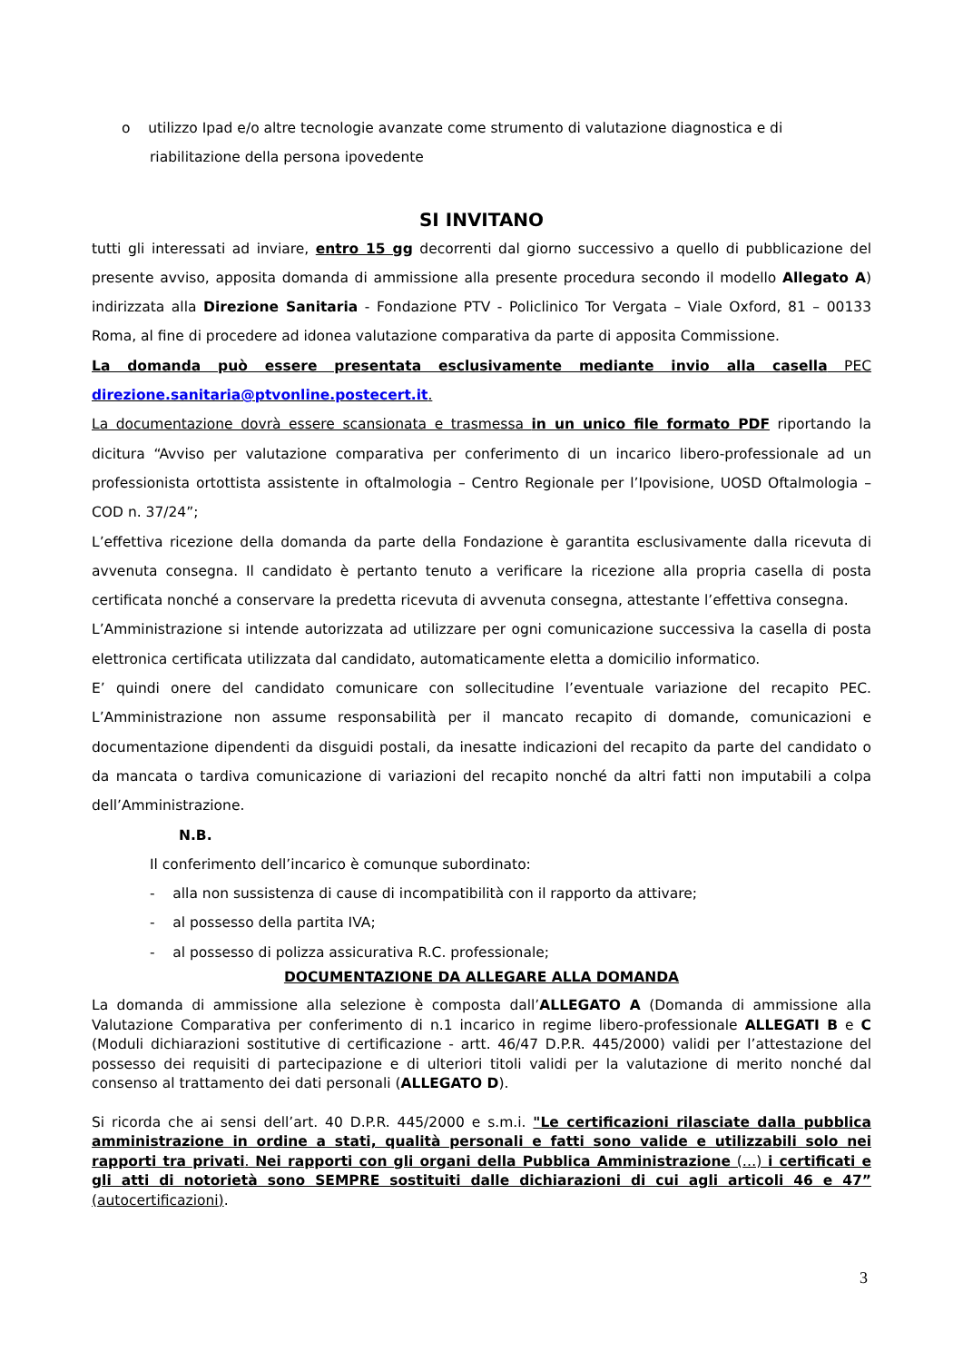o utilizzo Ipad e/o altre tecnologie avanzate come strumento di valutazione diagnostica e di
riabilitazione della persona ipovedente
SI INVITANO
tutti gli interessati ad inviare, entro 15 gg decorrenti dal giorno successivo a quello di pubblicazione del presente avviso, apposita domanda di ammissione alla presente procedura secondo il modello Allegato A) indirizzata alla Direzione Sanitaria - Fondazione PTV - Policlinico Tor Vergata – Viale Oxford, 81 – 00133 Roma, al fine di procedere ad idonea valutazione comparativa da parte di apposita Commissione.
La domanda può essere presentata esclusivamente mediante invio alla casella PEC direzione.sanitaria@ptvonline.postecert.it.
La documentazione dovrà essere scansionata e trasmessa in un unico file formato PDF riportando la dicitura “Avviso per valutazione comparativa per conferimento di un incarico libero-professionale ad un professionista ortottista assistente in oftalmologia – Centro Regionale per l’Ipovisione, UOSD Oftalmologia – COD n. 37/24”;
L’effettiva ricezione della domanda da parte della Fondazione è garantita esclusivamente dalla ricevuta di avvenuta consegna. Il candidato è pertanto tenuto a verificare la ricezione alla propria casella di posta certificata nonché a conservare la predetta ricevuta di avvenuta consegna, attestante l’effettiva consegna.
L’Amministrazione si intende autorizzata ad utilizzare per ogni comunicazione successiva la casella di posta elettronica certificata utilizzata dal candidato, automaticamente eletta a domicilio informatico.
E’ quindi onere del candidato comunicare con sollecitudine l’eventuale variazione del recapito PEC. L’Amministrazione non assume responsabilità per il mancato recapito di domande, comunicazioni e documentazione dipendenti da disguidi postali, da inesatte indicazioni del recapito da parte del candidato o da mancata o tardiva comunicazione di variazioni del recapito nonché da altri fatti non imputabili a colpa dell’Amministrazione.
N.B.
Il conferimento dell’incarico è comunque subordinato:
- alla non sussistenza di cause di incompatibilità con il rapporto da attivare;
- al possesso della partita IVA;
- al possesso di polizza assicurativa R.C. professionale;
DOCUMENTAZIONE DA ALLEGARE ALLA DOMANDA
La domanda di ammissione alla selezione è composta dall’ALLEGATO A (Domanda di ammissione alla Valutazione Comparativa per conferimento di n.1 incarico in regime libero-professionale ALLEGATI B e C (Moduli dichiarazioni sostitutive di certificazione - artt. 46/47 D.P.R. 445/2000) validi per l’attestazione del possesso dei requisiti di partecipazione e di ulteriori titoli validi per la valutazione di merito nonché dal consenso al trattamento dei dati personali (ALLEGATO D).
Si ricorda che ai sensi dell’art. 40 D.P.R. 445/2000 e s.m.i. "Le certificazioni rilasciate dalla pubblica amministrazione in ordine a stati, qualità personali e fatti sono valide e utilizzabili solo nei rapporti tra privati. Nei rapporti con gli organi della Pubblica Amministrazione (…) i certificati e gli atti di notorietà sono SEMPRE sostituiti dalle dichiarazioni di cui agli articoli 46 e 47” (autocertificazioni).
3